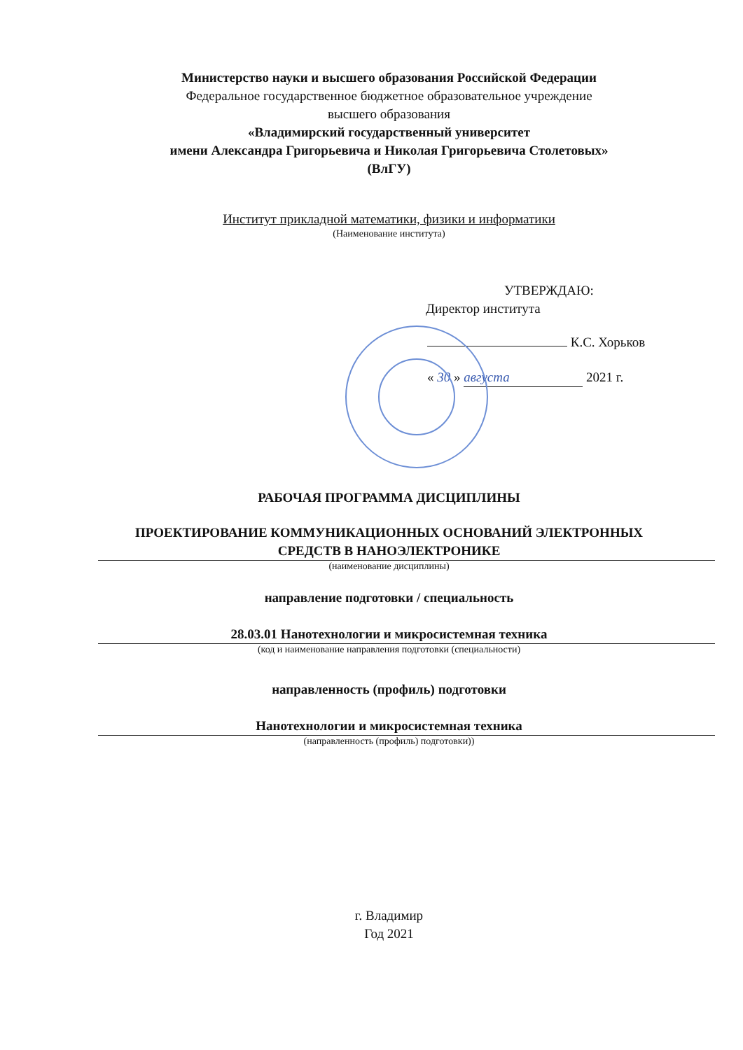Министерство науки и высшего образования Российской Федерации
Федеральное государственное бюджетное образовательное учреждение
высшего образования
«Владимирский государственный университет
имени Александра Григорьевича и Николая Григорьевича Столетовых»
(ВлГУ)
Институт прикладной математики, физики и информатики
(Наименование института)
УТВЕРЖДАЮ:
Директор института
К.С. Хорьков
« 30 » августа 2021 г.
Институт прикладной математики, физики и информатики
РАБОЧАЯ ПРОГРАММА ДИСЦИПЛИНЫ
ПРОЕКТИРОВАНИЕ КОММУНИКАЦИОННЫХ ОСНОВАНИЙ ЭЛЕКТРОННЫХ
СРЕДСТВ В НАНОЭЛЕКТРОНИКЕ
(наименование дисциплины)
направление подготовки / специальность
28.03.01 Нанотехнологии и микросистемная техника
(код и наименование направления подготовки (специальности)
направленность (профиль) подготовки
Нанотехнологии и микросистемная техника
(направленность (профиль) подготовки))
г. Владимир
Год 2021